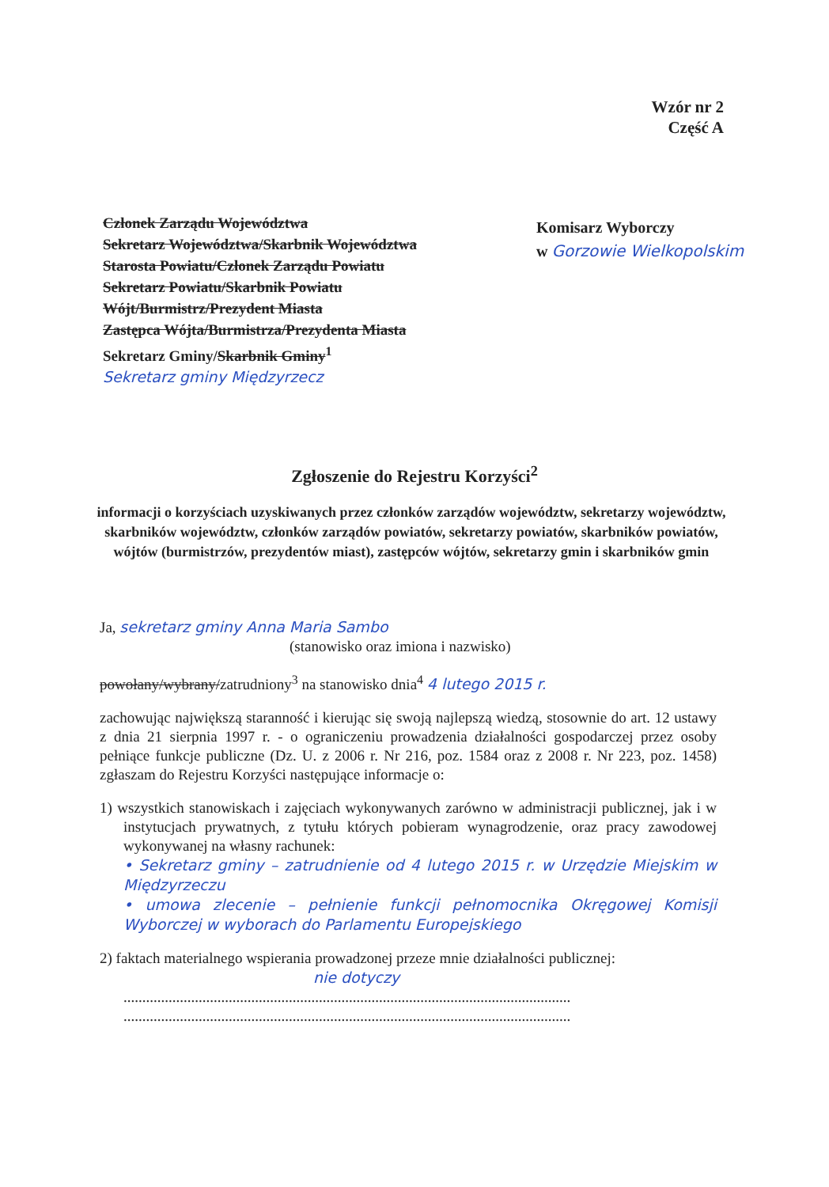Wzór nr 2
Część A
Członek Zarządu Województwa
Sekretarz Województwa/Skarbnik Województwa
Starosta Powiatu/Członek Zarządu Powiatu
Sekretarz Powiatu/Skarbnik Powiatu
Wójt/Burmistrz/Prezydent Miasta
Zastępca Wójta/Burmistrza/Prezydenta Miasta
Sekretarz Gminy/Skarbnik Gminy<sup>1</sup>
Sekretarz gminy Międzyrzecz
Komisarz Wyborczy
w Gorzowie Wielkopolskim
Zgłoszenie do Rejestru Korzyści<sup>2</sup>
informacji o korzyściach uzyskiwanych przez członków zarządów województw, sekretarzy województw, skarbników województw, członków zarządów powiatów, sekretarzy powiatów, skarbników powiatów, wójtów (burmistrzów, prezydentów miast), zastępców wójtów, sekretarzy gmin i skarbników gmin
Ja, sekretarz gminy Anna Maria Sambo
(stanowisko oraz imiona i nazwisko)
powołany/wybrany/zatrudniony<sup>3</sup> na stanowisko dnia<sup>4</sup> 4 lutego 2015 r.
zachowując największą staranność i kierując się swoją najlepszą wiedzą, stosownie do art. 12 ustawy z dnia 21 sierpnia 1997 r. - o ograniczeniu prowadzenia działalności gospodarczej przez osoby pełniące funkcje publiczne (Dz. U. z 2006 r. Nr 216, poz. 1584 oraz z 2008 r. Nr 223, poz. 1458) zgłaszam do Rejestru Korzyści następujące informacje o:
1) wszystkich stanowiskach i zajęciach wykonywanych zarówno w administracji publicznej, jak i w instytucjach prywatnych, z tytułu których pobieram wynagrodzenie, oraz pracy zawodowej wykonywanej na własny rachunek:
• Sekretarz gminy – zatrudnienie od 4 lutego 2015 r. w Urzędzie Miejskim w Międzyrzeczu
• umowa zlecenie – pełnienie funkcji pełnomocnika Okręgowej Komisji Wyborczej w wyborach do Parlamentu Europejskiego
2) faktach materialnego wspierania prowadzonej przeze mnie działalności publicznej:
nie dotyczy
.......................................................................................................................
.......................................................................................................................